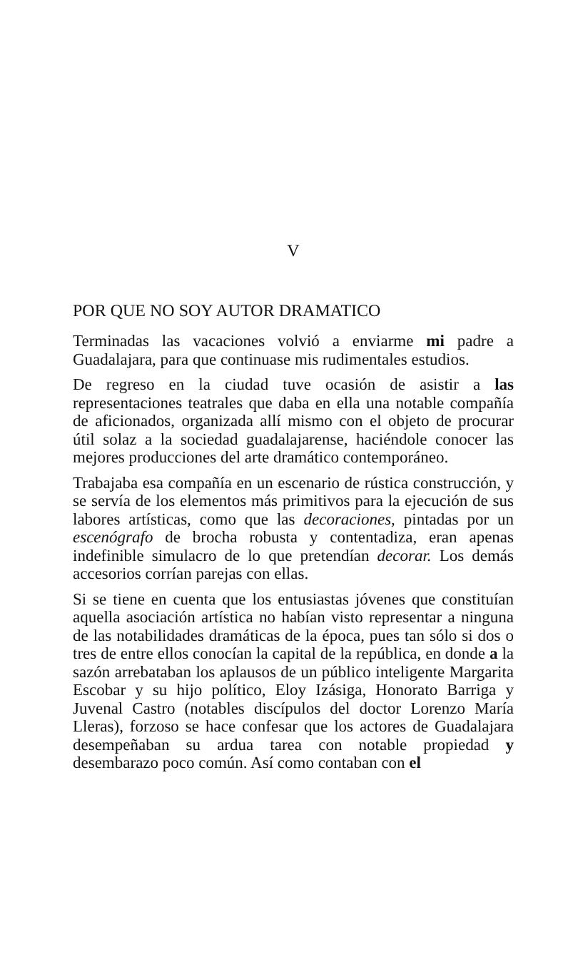V
POR QUE NO SOY AUTOR DRAMATICO
Terminadas las vacaciones volvió a enviarme mi padre a Guadalajara, para que continuase mis rudimentales estudios.
De regreso en la ciudad tuve ocasión de asistir a las representaciones teatrales que daba en ella una notable compañía de aficionados, organizada allí mismo con el objeto de procurar útil solaz a la sociedad guadalajarense, haciéndole conocer las mejores producciones del arte dramático contemporáneo.
Trabajaba esa compañía en un escenario de rústica construcción, y se servía de los elementos más primitivos para la ejecución de sus labores artísticas, como que las decoraciones, pintadas por un escenógrafo de brocha robusta y contentadiza, eran apenas indefinible simulacro de lo que pretendían decorar. Los demás accesorios corrían parejas con ellas.
Si se tiene en cuenta que los entusiastas jóvenes que constituían aquella asociación artística no habían visto representar a ninguna de las notabilidades dramáticas de la época, pues tan sólo si dos o tres de entre ellos conocían la capital de la república, en donde a la sazón arrebataban los aplausos de un público inteligente Margarita Escobar y su hijo político, Eloy Izásiga, Honorato Barriga y Juvenal Castro (notables discípulos del doctor Lorenzo María Lleras), forzoso se hace confesar que los actores de Guadalajara desempeñaban su ardua tarea con notable propiedad y desembarazo poco común. Así como contaban con el